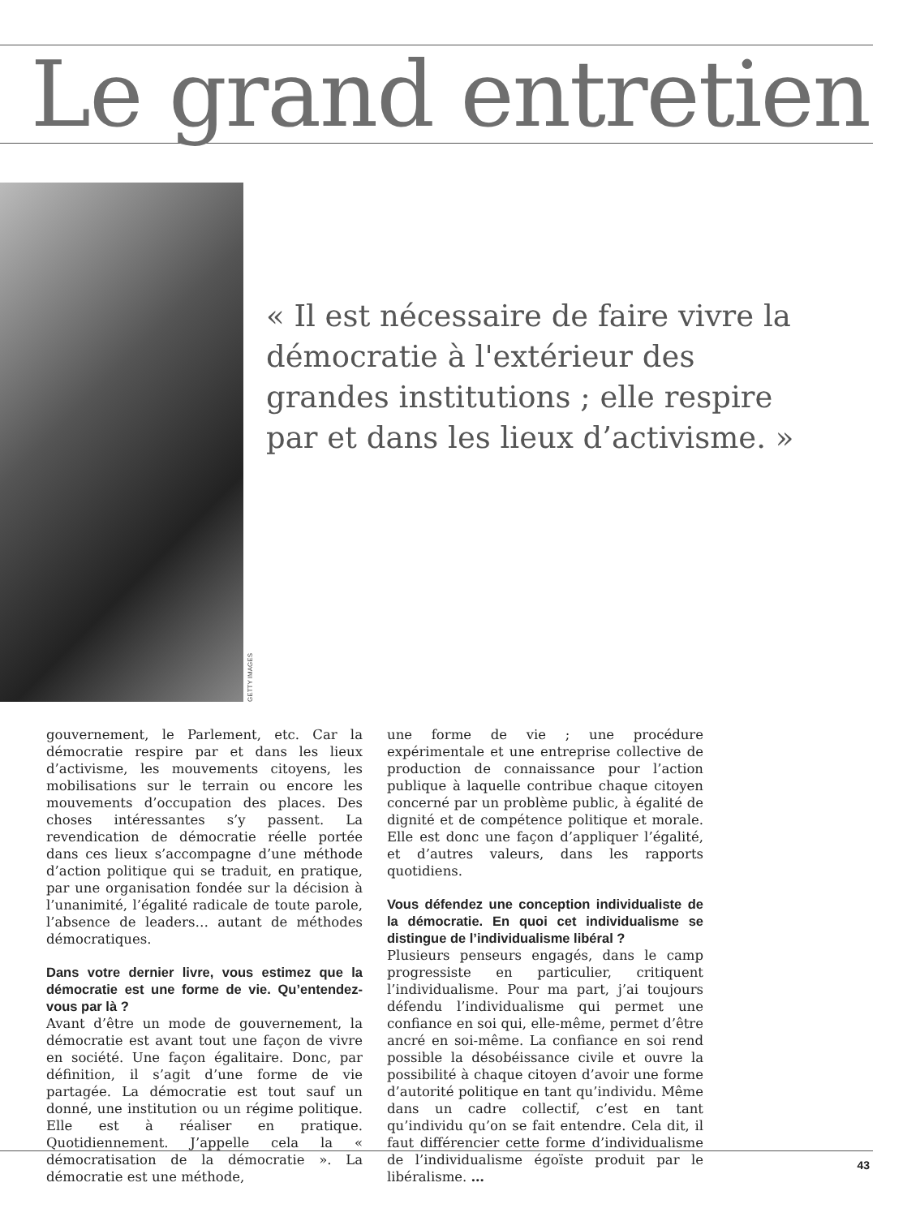Le grand entretien
GETTY IMAGES
« Il est nécessaire de faire vivre la démocratie à l'extérieur des grandes institutions ; elle respire par et dans les lieux d’activisme. »
gouvernement, le Parlement, etc. Car la démocratie respire par et dans les lieux d’activisme, les mouvements citoyens, les mobilisations sur le terrain ou encore les mouvements d’occupation des places. Des choses intéressantes s’y passent. La revendication de démocratie réelle portée dans ces lieux s’accompagne d’une méthode d’action politique qui se traduit, en pratique, par une organisation fondée sur la décision à l’unanimité, l’égalité radicale de toute parole, l’absence de leaders… autant de méthodes démocratiques.
Dans votre dernier livre, vous estimez que la démocratie est une forme de vie. Qu’entendez-vous par là ?
Avant d’être un mode de gouvernement, la démocratie est avant tout une façon de vivre en société. Une façon égalitaire. Donc, par définition, il s’agit d’une forme de vie partagée. La démocratie est tout sauf un donné, une institution ou un régime politique. Elle est à réaliser en pratique. Quotidiennement. J’appelle cela la « démocratisation de la démocratie ». La démocratie est une méthode,
une forme de vie ; une procédure expérimentale et une entreprise collective de production de connaissance pour l’action publique à laquelle contribue chaque citoyen concerné par un problème public, à égalité de dignité et de compétence politique et morale. Elle est donc une façon d’appliquer l’égalité, et d’autres valeurs, dans les rapports quotidiens.
Vous défendez une conception individualiste de la démocratie. En quoi cet individualisme se distingue de l’individualisme libéral ?
Plusieurs penseurs engagés, dans le camp progressiste en particulier, critiquent l’individualisme. Pour ma part, j’ai toujours défendu l’individualisme qui permet une confiance en soi qui, elle-même, permet d’être ancré en soi-même. La confiance en soi rend possible la désobéissance civile et ouvre la possibilité à chaque citoyen d’avoir une forme d’autorité politique en tant qu’individu. Même dans un cadre collectif, c’est en tant qu’individu qu’on se fait entendre. Cela dit, il faut différencier cette forme d’individualisme de l’individualisme égoïste produit par le libéralisme. …
43